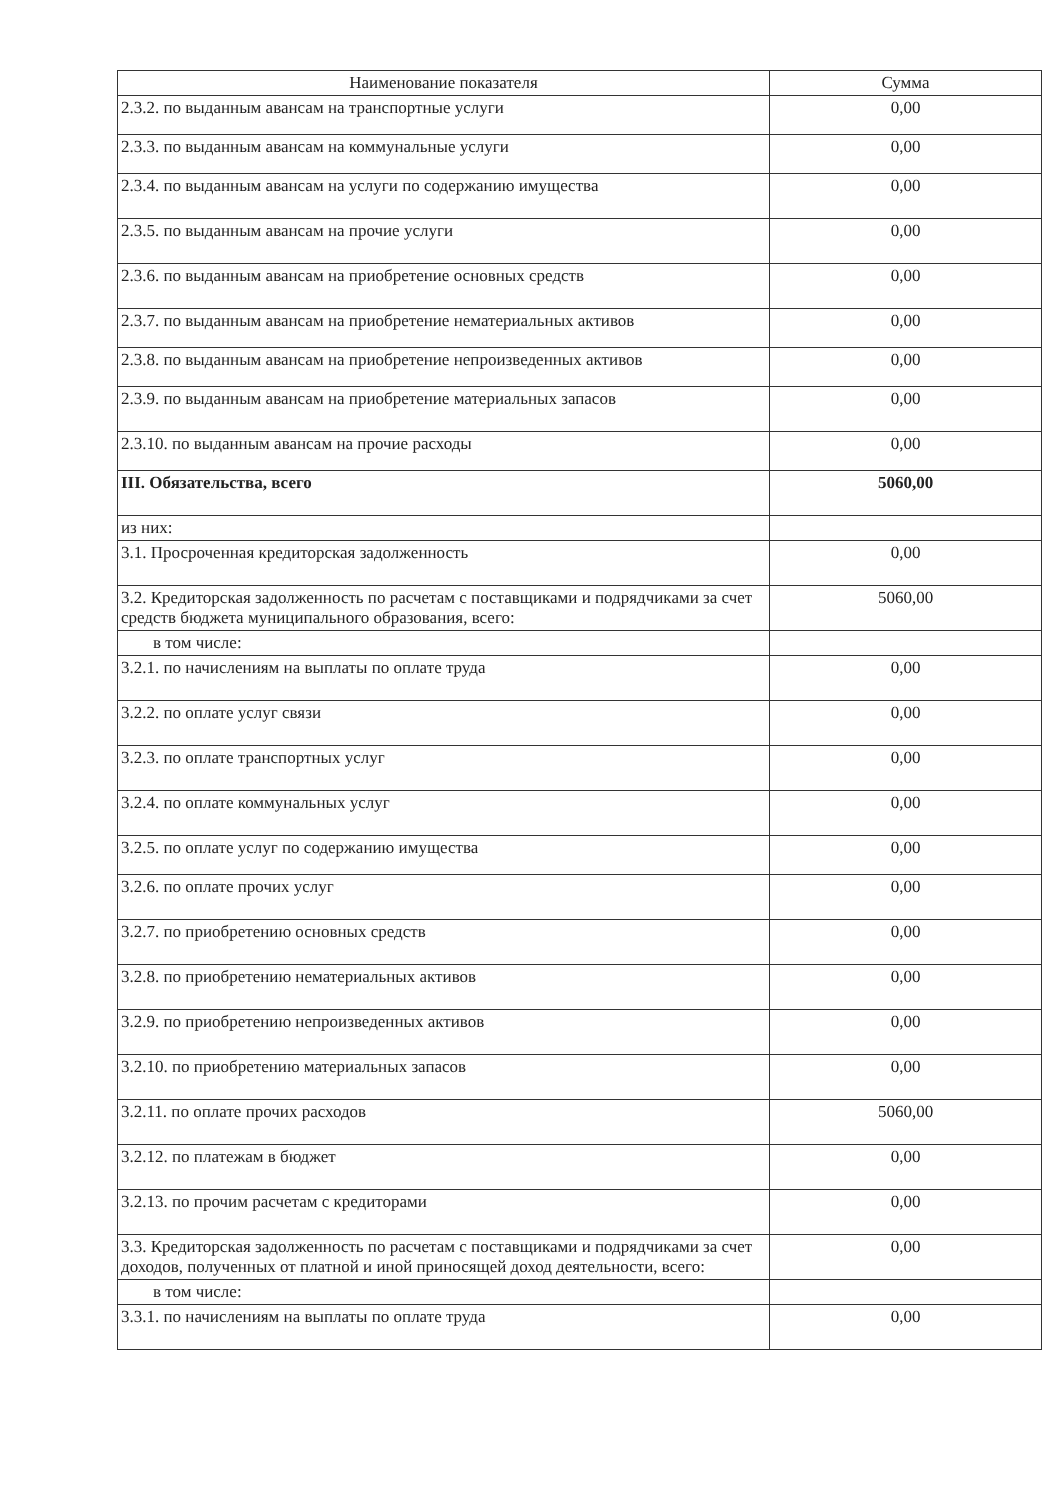| Наименование показателя | Сумма |
| --- | --- |
| 2.3.2. по выданным авансам на транспортные услуги | 0,00 |
| 2.3.3. по выданным авансам на коммунальные услуги | 0,00 |
| 2.3.4. по выданным авансам на услуги по содержанию имущества | 0,00 |
| 2.3.5. по выданным авансам на прочие услуги | 0,00 |
| 2.3.6. по выданным авансам на приобретение основных средств | 0,00 |
| 2.3.7. по выданным авансам на приобретение нематериальных активов | 0,00 |
| 2.3.8. по выданным авансам на приобретение непроизведенных активов | 0,00 |
| 2.3.9. по выданным авансам на приобретение материальных запасов | 0,00 |
| 2.3.10. по выданным авансам на прочие расходы | 0,00 |
| III. Обязательства, всего | 5060,00 |
| из них: | |
| 3.1. Просроченная кредиторская задолженность | 0,00 |
| 3.2. Кредиторская задолженность по расчетам с поставщиками и подрядчиками за счет средств бюджета муниципального образования, всего: | 5060,00 |
| в том числе: | |
| 3.2.1. по начислениям на выплаты по оплате труда | 0,00 |
| 3.2.2. по оплате услуг связи | 0,00 |
| 3.2.3. по оплате транспортных услуг | 0,00 |
| 3.2.4. по оплате коммунальных услуг | 0,00 |
| 3.2.5. по оплате услуг по содержанию имущества | 0,00 |
| 3.2.6. по оплате прочих услуг | 0,00 |
| 3.2.7. по приобретению основных средств | 0,00 |
| 3.2.8. по приобретению нематериальных активов | 0,00 |
| 3.2.9. по приобретению непроизведенных активов | 0,00 |
| 3.2.10. по приобретению материальных запасов | 0,00 |
| 3.2.11. по оплате прочих расходов | 5060,00 |
| 3.2.12. по платежам в бюджет | 0,00 |
| 3.2.13. по прочим расчетам с кредиторами | 0,00 |
| 3.3. Кредиторская задолженность по расчетам с поставщиками и подрядчиками за счет доходов, полученных от платной и иной приносящей доход деятельности, всего: | 0,00 |
| в том числе: | |
| 3.3.1. по начислениям на выплаты по оплате труда | 0,00 |